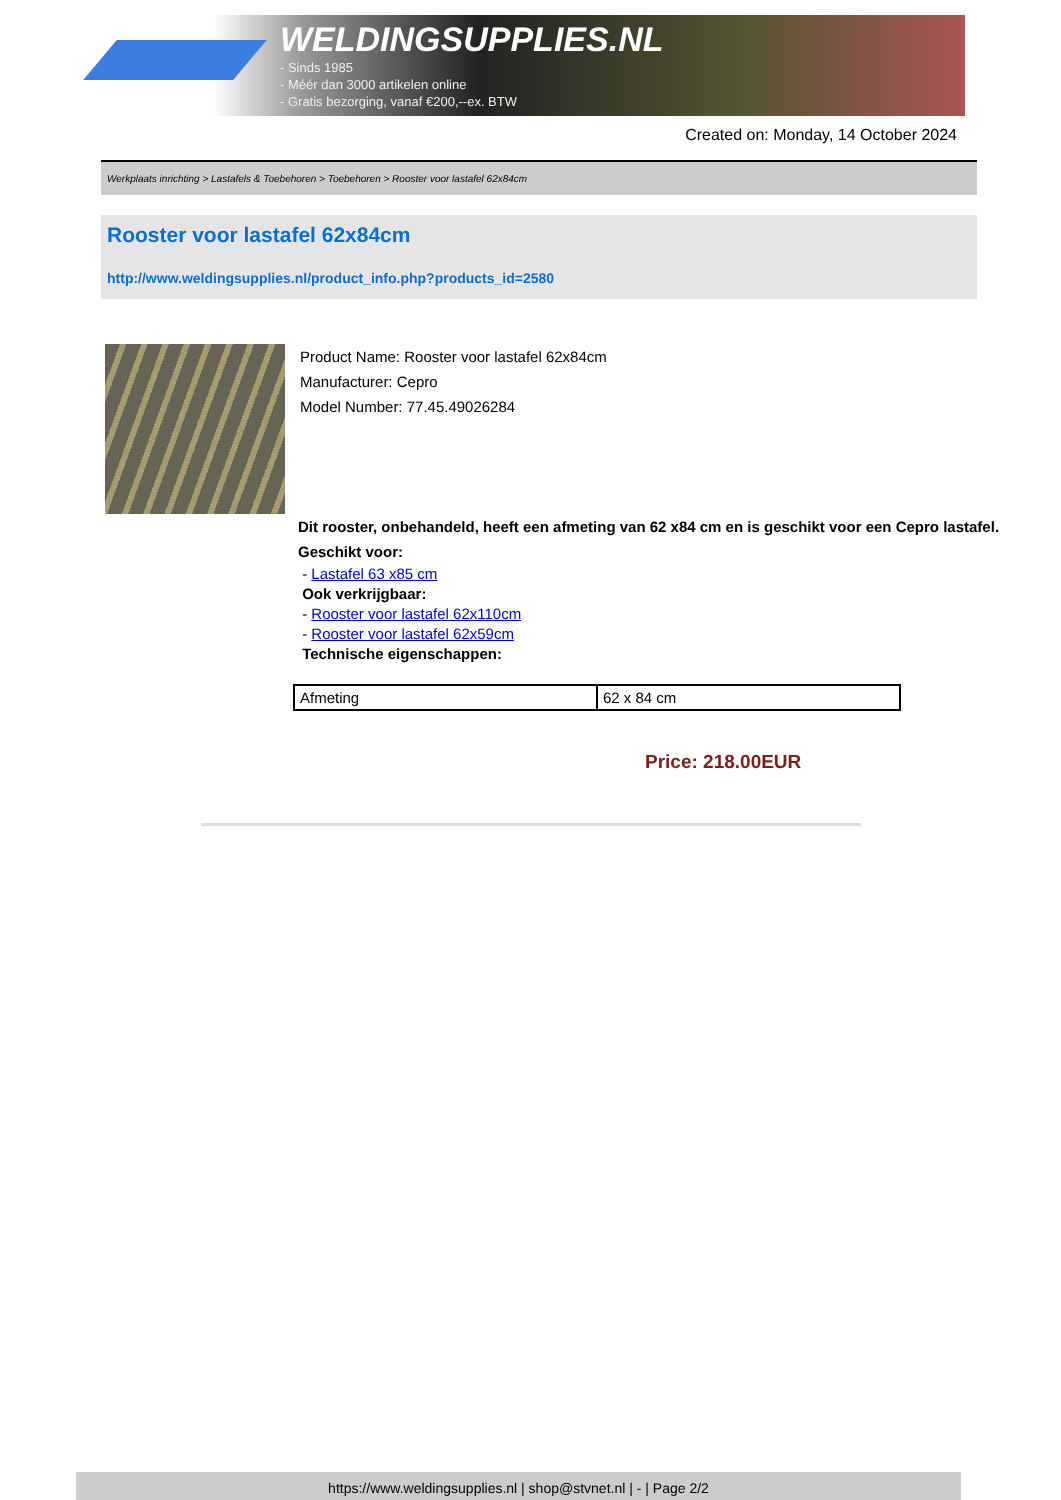WELDINGSUPPLIES.NL
- Sinds 1985
- Méér dan 3000 artikelen online
- Gratis bezorging, vanaf €200,--ex. BTW
Created on: Monday, 14 October 2024
Werkplaats inrichting > Lastafels & Toebehoren > Toebehoren > Rooster voor lastafel 62x84cm
Rooster voor lastafel 62x84cm
http://www.weldingsupplies.nl/product_info.php?products_id=2580
Product Name: Rooster voor lastafel 62x84cm
Manufacturer: Cepro
Model Number: 77.45.49026284
Dit rooster, onbehandeld, heeft een afmeting van 62 x84 cm en is geschikt voor een Cepro lastafel. Geschikt voor:
- Lastafel 63 x85 cm
Ook verkrijgbaar:
- Rooster voor lastafel 62x110cm
- Rooster voor lastafel 62x59cm
Technische eigenschappen:
| Afmeting | 62 x 84 cm |
Price: 218.00EUR
https://www.weldingsupplies.nl | shop@stvnet.nl | - | Page 2/2